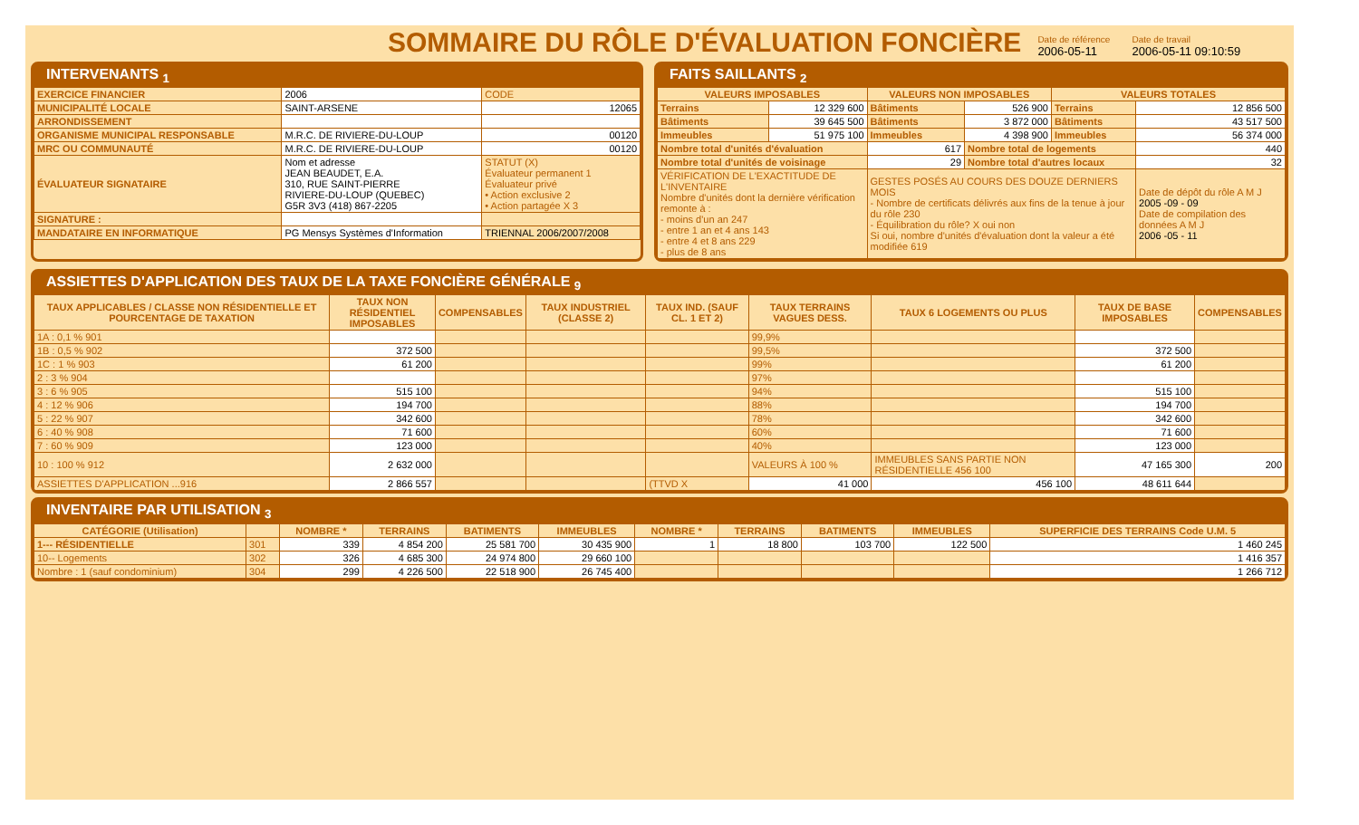SOMMAIRE DU RÔLE D'ÉVALUATION FONCIÈRE
Date de référence
2006-05-11
Date de travail
2006-05-11 09:10:59
INTERVENANTS <sub>1</sub>
| EXERCICE FINANCIER | 2006 | CODE |
| MUNICIPALITÉ LOCALE | SAINT-ARSENE | 12065 |
| ARRONDISSEMENT | | |
| ORGANISME MUNICIPAL RESPONSABLE | M.R.C. DE RIVIERE-DU-LOUP | 00120 |
| MRC OU COMMUNAUTÉ | M.R.C. DE RIVIERE-DU-LOUP | 00120 |
| ÉVALUATEUR SIGNATAIRE | Nom et adresse JEAN BEAUDET, E.A. 310, RUE SAINT-PIERRE RIVIERE-DU-LOUP (QUEBEC) G5R 3V3 (418) 867-2205 | STATUT (X) Évaluateur permanent 1 Évaluateur privé • Action exclusive 2 • Action partagée X 3 |
| SIGNATURE : | | |
| MANDATAIRE EN INFORMATIQUE | PG Mensys Systèmes d'Information | TRIENNAL 2006/2007/2008 |
FAITS SAILLANTS <sub>2</sub>
| VALEURS IMPOSABLES | | VALEURS NON IMPOSABLES | | VALEURS TOTALES | |
| --- | --- | --- | --- | --- | --- |
| Terrains | 12 329 600 | Bâtiments | 526 900 | Terrains | 12 856 500 |
| Bâtiments | 39 645 500 | Bâtiments | 3 872 000 | Bâtiments | 43 517 500 |
| Immeubles | 51 975 100 | Immeubles | 4 398 900 | Immeubles | 56 374 000 |
| Nombre total d'unités d'évaluation | | 617 | Nombre total de logements | | 440 |
| Nombre total d'unités de voisinage | | 29 | Nombre total d'autres locaux | | 32 |
| VÉRIFICATION DE L'EXACTITUDE DE L'INVENTAIRE Nombre d'unités dont la dernière vérification remonte à : - moins d'un an 247 - entre 1 an et 4 ans 143 - entre 4 et 8 ans 229 - plus de 8 ans | | GESTES POSÉS AU COURS DES DOUZE DERNIERS MOIS - Nombre de certificats délivrés aux fins de la tenue à jour du rôle 230 - Équilibration du rôle? X oui non Si oui, nombre d'unités d'évaluation dont la valeur a été modifiée 619 | | | Date de dépôt du rôle A M J 2005 -09 - 09 Date de compilation des données A M J 2006 -05 - 11 |
ASSIETTES D'APPLICATION DES TAUX DE LA TAXE FONCIÈRE GÉNÉRALE <sub>9</sub>
| TAUX APPLICABLES / CLASSE NON RÉSIDENTIELLE ET POURCENTAGE DE TAXATION | TAUX NON RÉSIDENTIEL IMPOSABLES | COMPENSABLES | TAUX INDUSTRIEL (CLASSE 2) | TAUX IND. (SAUF CL. 1 ET 2) | TAUX TERRAINS VAGUES DESS. | TAUX 6 LOGEMENTS OU PLUS | TAUX DE BASE IMPOSABLES | COMPENSABLES |
| --- | --- | --- | --- | --- | --- | --- | --- | --- |
| 1A : 0,1 % 901 | | | | | 99,9% | | | |
| 1B : 0,5 % 902 | 372 500 | | | | 99,5% | | 372 500 | |
| 1C : 1 % 903 | 61 200 | | | | 99% | | 61 200 | |
| 2 : 3 % 904 | | | | | 97% | | | |
| 3 : 6 % 905 | 515 100 | | | | 94% | | 515 100 | |
| 4 : 12 % 906 | 194 700 | | | | 88% | | 194 700 | |
| 5 : 22 % 907 | 342 600 | | | | 78% | | 342 600 | |
| 6 : 40 % 908 | 71 600 | | | | 60% | | 71 600 | |
| 7 : 60 % 909 | 123 000 | | | | 40% | | 123 000 | |
| 10 : 100 % 912 | 2 632 000 | | | | VALEURS À 100 % | IMMEUBLES SANS PARTIE NON RÉSIDENTIELLE 456 100 | 47 165 300 | 200 |
| ASSIETTES D'APPLICATION ...916 | 2 866 557 | | | (TTVD X | 41 000 | 456 100 | 48 611 644 | |
INVENTAIRE PAR UTILISATION <sub>3</sub>
| CATÉGORIE (Utilisation) | | NOMBRE * | TERRAINS | BATIMENTS | IMMEUBLES | NOMBRE * | TERRAINS | BATIMENTS | IMMEUBLES | SUPERFICIE DES TERRAINS Code U.M. 5 |
| --- | --- | --- | --- | --- | --- | --- | --- | --- | --- | --- |
| 1--- RÉSIDENTIELLE | 301 | 339 | 4 854 200 | 25 581 700 | 30 435 900 | 1 | 18 800 | 103 700 | 122 500 | 1 460 245 |
| 10-- Logements | 302 | 326 | 4 685 300 | 24 974 800 | 29 660 100 | | | | | 1 416 357 |
| Nombre : 1 (sauf condominium) | 304 | 299 | 4 226 500 | 22 518 900 | 26 745 400 | | | | | 1 266 712 |